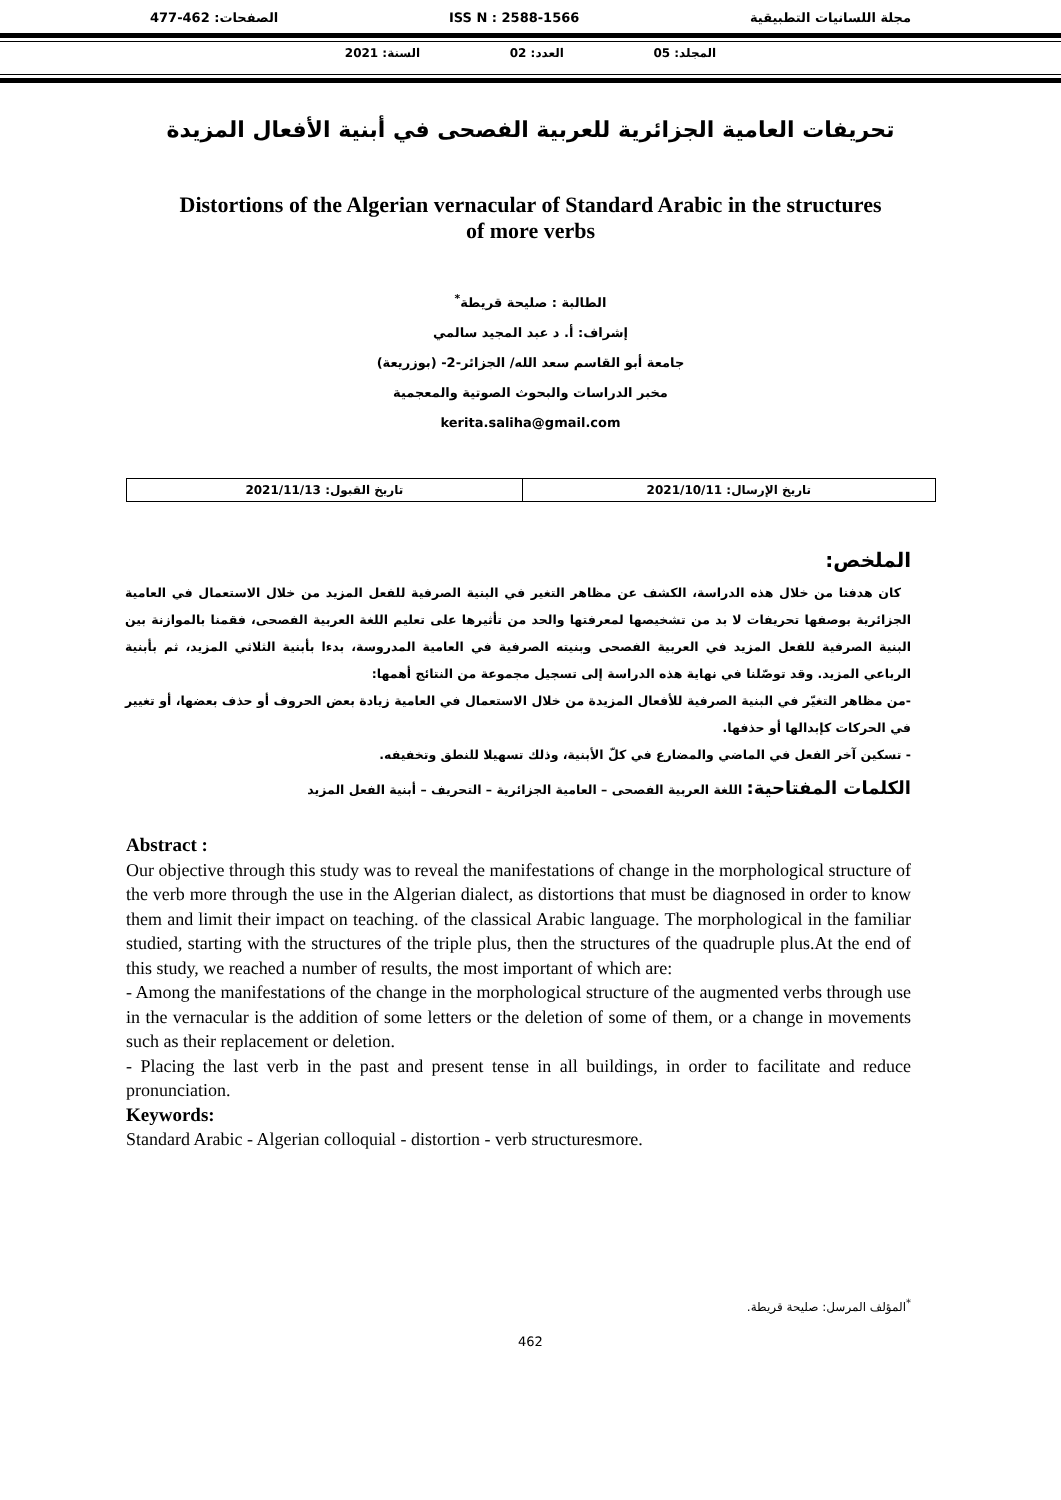مجلة اللسانيات التطبيقية ISS N : 2588-1566 الصفحات: 462-477
المجلد: 05 العدد: 02 السنة: 2021
تحريفات العامية الجزائرية للعربية الفصحى في أبنية الأفعال المزيدة
Distortions of the Algerian vernacular of Standard Arabic in the structures of more verbs
الطالبة : صليحة قريطة<sup>*</sup>
إشراف: أ. د عبد المجيد سالمي
جامعة أبو القاسم سعد الله/ الجزائر-2- (بوزريعة)
مخبر الدراسات والبحوث الصوتية والمعجمية
kerita.saliha@gmail.com
| تاريخ الإرسال: 2021/10/11 | تاريخ القبول: 2021/11/13 |
الملخص:
كان هدفنا من خلال هذه الدراسة، الكشف عن مظاهر التغير في البنية الصرفية للفعل المزيد من خلال الاستعمال في العامية الجزائرية بوصفها تحريفات لا بد من تشخيصها لمعرفتها والحد من تأثيرها على تعليم اللغة العربية الفصحى، فقمنا بالموازنة بين البنية الصرفية للفعل المزيد في العربية الفصحى وبنيته الصرفية في العامية المدروسة، بدءا بأبنية الثلاثي المزيد، ثم بأبنية الرباعي المزيد. وقد توصّلنا في نهاية هذه الدراسة إلى تسجيل مجموعة من النتائج أهمها:
-من مظاهر التغيّر في البنية الصرفية للأفعال المزيدة من خلال الاستعمال في العامية زيادة بعض الحروف أو حذف بعضها، أو تغيير في الحركات كإبدالها أو حذفها.
- تسكين آخر الفعل في الماضي والمضارع في كلّ الأبنية، وذلك تسهيلا للنطق وتخفيفه.
الكلمات المفتاحية: اللغة العربية الفصحى – العامية الجزائرية – التحريف – أبنية الفعل المزيد
Abstract :
Our objective through this study was to reveal the manifestations of change in the morphological structure of the verb more through the use in the Algerian dialect, as distortions that must be diagnosed in order to know them and limit their impact on teaching. of the classical Arabic language. The morphological in the familiar studied, starting with the structures of the triple plus, then the structures of the quadruple plus.At the end of this study, we reached a number of results, the most important of which are:
- Among the manifestations of the change in the morphological structure of the augmented verbs through use in the vernacular is the addition of some letters or the deletion of some of them, or a change in movements such as their replacement or deletion.
- Placing the last verb in the past and present tense in all buildings, in order to facilitate and reduce pronunciation.
Keywords:
Standard Arabic - Algerian colloquial - distortion - verb structuresmore.
<sup>*</sup> المؤلف المرسل: صليحة قريطة.
462